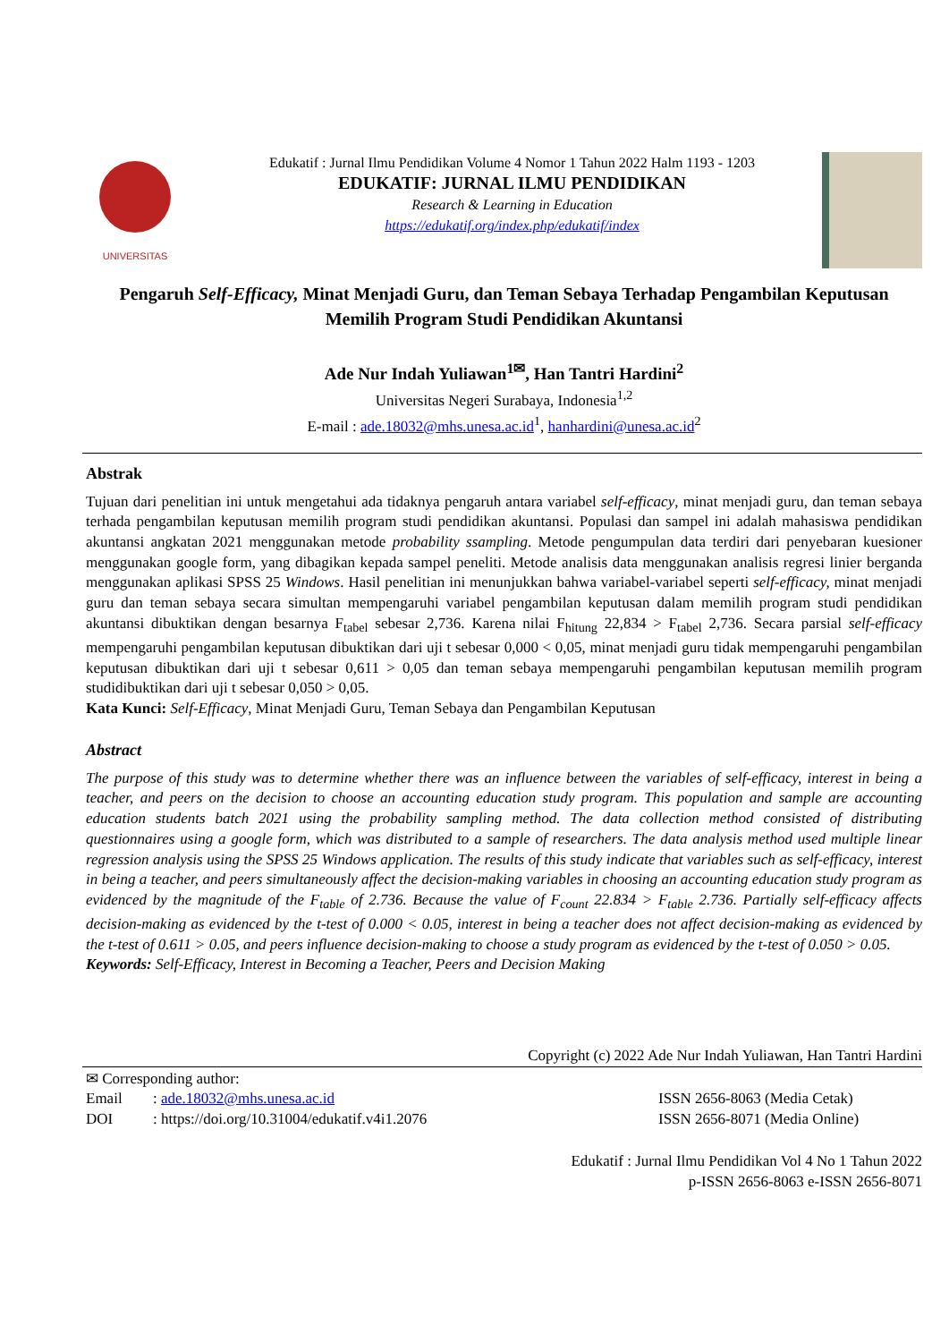UNIVERSITAS
Edukatif : Jurnal Ilmu Pendidikan Volume 4 Nomor 1 Tahun 2022 Halm 1193 - 1203
EDUKATIF: JURNAL ILMU PENDIDIKAN
Research & Learning in Education
https://edukatif.org/index.php/edukatif/index
Pengaruh Self-Efficacy, Minat Menjadi Guru, dan Teman Sebaya Terhadap Pengambilan Keputusan Memilih Program Studi Pendidikan Akuntansi
Ade Nur Indah Yuliawan<sup>1✉</sup>, Han Tantri Hardini<sup>2</sup>
Universitas Negeri Surabaya, Indonesia<sup>1,2</sup>
E-mail : ade.18032@mhs.unesa.ac.id<sup>1</sup>, hanhardini@unesa.ac.id<sup>2</sup>
Abstrak
Tujuan dari penelitian ini untuk mengetahui ada tidaknya pengaruh antara variabel self-efficacy, minat menjadi guru, dan teman sebaya terhada pengambilan keputusan memilih program studi pendidikan akuntansi. Populasi dan sampel ini adalah mahasiswa pendidikan akuntansi angkatan 2021 menggunakan metode probability ssampling. Metode pengumpulan data terdiri dari penyebaran kuesioner menggunakan google form, yang dibagikan kepada sampel peneliti. Metode analisis data menggunakan analisis regresi linier berganda menggunakan aplikasi SPSS 25 Windows. Hasil penelitian ini menunjukkan bahwa variabel-variabel seperti self-efficacy, minat menjadi guru dan teman sebaya secara simultan mempengaruhi variabel pengambilan keputusan dalam memilih program studi pendidikan akuntansi dibuktikan dengan besarnya F<sub>tabel</sub> sebesar 2,736. Karena nilai F<sub>hitung</sub> 22,834 > F<sub>tabel</sub> 2,736. Secara parsial self-efficacy mempengaruhi pengambilan keputusan dibuktikan dari uji t sebesar 0,000 < 0,05, minat menjadi guru tidak mempengaruhi pengambilan keputusan dibuktikan dari uji t sebesar 0,611 > 0,05 dan teman sebaya mempengaruhi pengambilan keputusan memilih program studidibuktikan dari uji t sebesar 0,050 > 0,05.
Kata Kunci: Self-Efficacy, Minat Menjadi Guru, Teman Sebaya dan Pengambilan Keputusan
Abstract
The purpose of this study was to determine whether there was an influence between the variables of self-efficacy, interest in being a teacher, and peers on the decision to choose an accounting education study program. This population and sample are accounting education students batch 2021 using the probability sampling method. The data collection method consisted of distributing questionnaires using a google form, which was distributed to a sample of researchers. The data analysis method used multiple linear regression analysis using the SPSS 25 Windows application. The results of this study indicate that variables such as self-efficacy, interest in being a teacher, and peers simultaneously affect the decision-making variables in choosing an accounting education study program as evidenced by the magnitude of the F<sub>table</sub> of 2.736. Because the value of F<sub>count</sub> 22.834 > F<sub>table</sub> 2.736. Partially self-efficacy affects decision-making as evidenced by the t-test of 0.000 < 0.05, interest in being a teacher does not affect decision-making as evidenced by the t-test of 0.611 > 0.05, and peers influence decision-making to choose a study program as evidenced by the t-test of 0.050 > 0.05.
Keywords: Self-Efficacy, Interest in Becoming a Teacher, Peers and Decision Making
Copyright (c) 2022 Ade Nur Indah Yuliawan, Han Tantri Hardini
✉ Corresponding author:
| Email | : ade.18032@mhs.unesa.ac.id | ISSN 2656-8063 (Media Cetak) |
| DOI | : https://doi.org/10.31004/edukatif.v4i1.2076 | ISSN 2656-8071 (Media Online) |
Edukatif : Jurnal Ilmu Pendidikan Vol 4 No 1 Tahun 2022
p-ISSN 2656-8063 e-ISSN 2656-8071